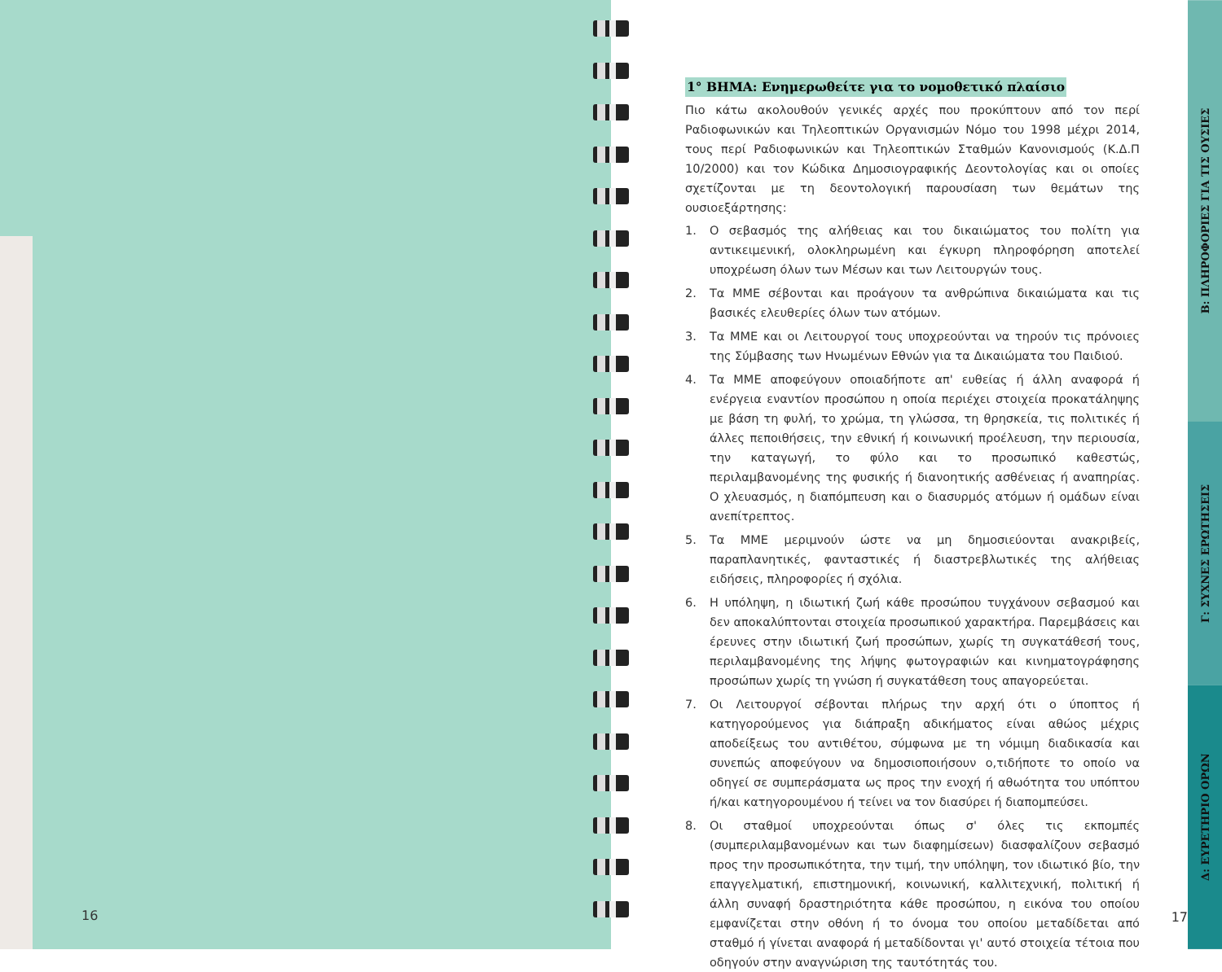16
1° ΒΗΜΑ: Ενημερωθείτε για το νομοθετικό πλαίσιο
Πιο κάτω ακολουθούν γενικές αρχές που προκύπτουν από τον περί Ραδιοφωνικών και Τηλεοπτικών Οργανισμών Νόμο του 1998 μέχρι 2014, τους περί Ραδιοφωνικών και Τηλεοπτικών Σταθμών Κανονισμούς (Κ.Δ.Π 10/2000) και τον Κώδικα Δημοσιογραφικής Δεοντολογίας και οι οποίες σχετίζονται με τη δεοντολογική παρουσίαση των θεμάτων της ουσιοεξάρτησης:
1. Ο σεβασμός της αλήθειας και του δικαιώματος του πολίτη για αντικειμενική, ολοκληρωμένη και έγκυρη πληροφόρηση αποτελεί υποχρέωση όλων των Μέσων και των Λειτουργών τους.
2. Τα ΜΜΕ σέβονται και προάγουν τα ανθρώπινα δικαιώματα και τις βασικές ελευθερίες όλων των ατόμων.
3. Τα ΜΜΕ και οι Λειτουργοί τους υποχρεούνται να τηρούν τις πρόνοιες της Σύμβασης των Ηνωμένων Εθνών για τα Δικαιώματα του Παιδιού.
4. Τα ΜΜΕ αποφεύγουν οποιαδήποτε απ' ευθείας ή άλλη αναφορά ή ενέργεια εναντίον προσώπου η οποία περιέχει στοιχεία προκατάληψης με βάση τη φυλή, το χρώμα, τη γλώσσα, τη θρησκεία, τις πολιτικές ή άλλες πεποιθήσεις, την εθνική ή κοινωνική προέλευση, την περιουσία, την καταγωγή, το φύλο και το προσωπικό καθεστώς, περιλαμβανομένης της φυσικής ή διανοητικής ασθένειας ή αναπηρίας. Ο χλευασμός, η διαπόμπευση και ο διασυρμός ατόμων ή ομάδων είναι ανεπίτρεπτος.
5. Τα ΜΜΕ μεριμνούν ώστε να μη δημοσιεύονται ανακριβείς, παραπλανητικές, φανταστικές ή διαστρεβλωτικές της αλήθειας ειδήσεις, πληροφορίες ή σχόλια.
6. Η υπόληψη, η ιδιωτική ζωή κάθε προσώπου τυγχάνουν σεβασμού και δεν αποκαλύπτονται στοιχεία προσωπικού χαρακτήρα. Παρεμβάσεις και έρευνες στην ιδιωτική ζωή προσώπων, χωρίς τη συγκατάθεσή τους, περιλαμβανομένης της λήψης φωτογραφιών και κινηματογράφησης προσώπων χωρίς τη γνώση ή συγκατάθεση τους απαγορεύεται.
7. Οι Λειτουργοί σέβονται πλήρως την αρχή ότι ο ύποπτος ή κατηγορούμενος για διάπραξη αδικήματος είναι αθώος μέχρις αποδείξεως του αντιθέτου, σύμφωνα με τη νόμιμη διαδικασία και συνεπώς αποφεύγουν να δημοσιοποιήσουν ο,τιδήποτε το οποίο να οδηγεί σε συμπεράσματα ως προς την ενοχή ή αθωότητα του υπόπτου ή/και κατηγορουμένου ή τείνει να τον διασύρει ή διαπομπεύσει.
8. Οι σταθμοί υποχρεούνται όπως σ' όλες τις εκπομπές (συμπεριλαμβανομένων και των διαφημίσεων) διασφαλίζουν σεβασμό προς την προσωπικότητα, την τιμή, την υπόληψη, τον ιδιωτικό βίο, την επαγγελματική, επιστημονική, κοινωνική, καλλιτεχνική, πολιτική ή άλλη συναφή δραστηριότητα κάθε προσώπου, η εικόνα του οποίου εμφανίζεται στην οθόνη ή το όνομα του οποίου μεταδίδεται από σταθμό ή γίνεται αναφορά ή μεταδίδονται γι' αυτό στοιχεία τέτοια που οδηγούν στην αναγνώριση της ταυτότητάς του.
17
Β: ΠΛΗΡΟΦΟΡΙΕΣ ΓΙΑ ΤΙΣ ΟΥΣΙΕΣ
Γ: ΣΥΧΝΕΣ ΕΡΩΤΗΣΕΙΣ
Δ: ΕΥΡΕΤΗΡΙΟ ΟΡΩΝ